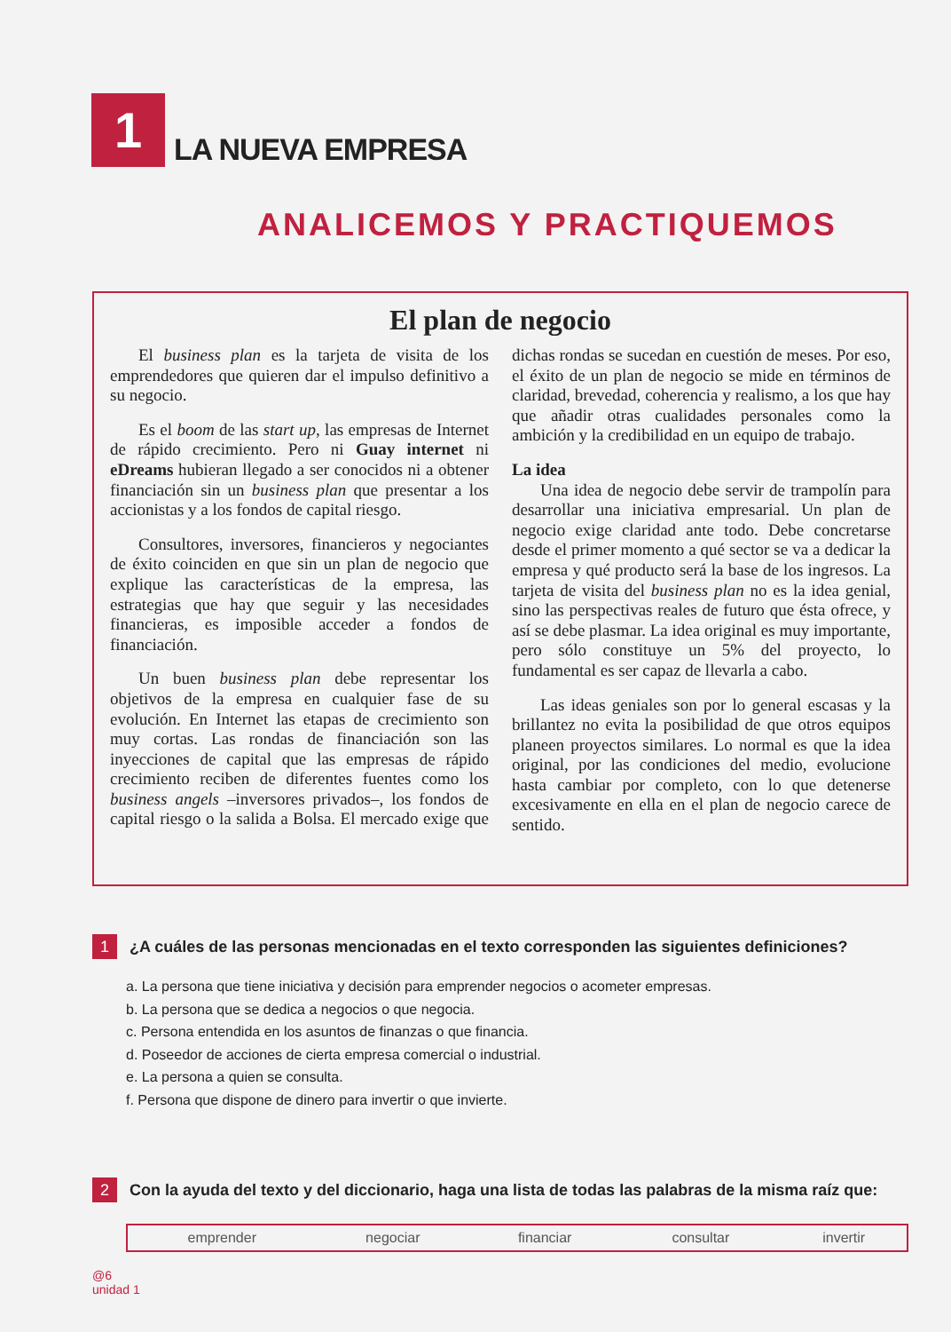1
LA NUEVA EMPRESA
ANALICEMOS Y PRACTIQUEMOS
El plan de negocio
El business plan es la tarjeta de visita de los emprendedores que quieren dar el impulso definitivo a su negocio.
Es el boom de las start up, las empresas de Internet de rápido crecimiento. Pero ni Guay internet ni eDreams hubieran llegado a ser conocidos ni a obtener financiación sin un business plan que presentar a los accionistas y a los fondos de capital riesgo.
Consultores, inversores, financieros y negociantes de éxito coinciden en que sin un plan de negocio que explique las características de la empresa, las estrategias que hay que seguir y las necesidades financieras, es imposible acceder a fondos de financiación.
Un buen business plan debe representar los objetivos de la empresa en cualquier fase de su evolución. En Internet las etapas de crecimiento son muy cortas. Las rondas de financiación son las inyecciones de capital que las empresas de rápido crecimiento reciben de diferentes fuentes como los business angels –inversores privados–, los fondos de capital riesgo o la salida a Bolsa. El mercado exige que dichas rondas se sucedan en cuestión de meses. Por eso, el éxito de un plan de negocio se mide en términos de claridad, brevedad, coherencia y realismo, a los que hay que añadir otras cualidades personales como la ambición y la credibilidad en un equipo de trabajo.
La idea
Una idea de negocio debe servir de trampolín para desarrollar una iniciativa empresarial. Un plan de negocio exige claridad ante todo. Debe concretarse desde el primer momento a qué sector se va a dedicar la empresa y qué producto será la base de los ingresos. La tarjeta de visita del business plan no es la idea genial, sino las perspectivas reales de futuro que ésta ofrece, y así se debe plasmar. La idea original es muy importante, pero sólo constituye un 5% del proyecto, lo fundamental es ser capaz de llevarla a cabo.
Las ideas geniales son por lo general escasas y la brillantez no evita la posibilidad de que otros equipos planeen proyectos similares. Lo normal es que la idea original, por las condiciones del medio, evolucione hasta cambiar por completo, con lo que detenerse excesivamente en ella en el plan de negocio carece de sentido.
1 ¿A cuáles de las personas mencionadas en el texto corresponden las siguientes definiciones?
a. La persona que tiene iniciativa y decisión para emprender negocios o acometer empresas.
b. La persona que se dedica a negocios o que negocia.
c. Persona entendida en los asuntos de finanzas o que financia.
d. Poseedor de acciones de cierta empresa comercial o industrial.
e. La persona a quien se consulta.
f. Persona que dispone de dinero para invertir o que invierte.
2 Con la ayuda del texto y del diccionario, haga una lista de todas las palabras de la misma raíz que:
| emprender | negociar | financiar | consultar | invertir |
@6
unidad 1